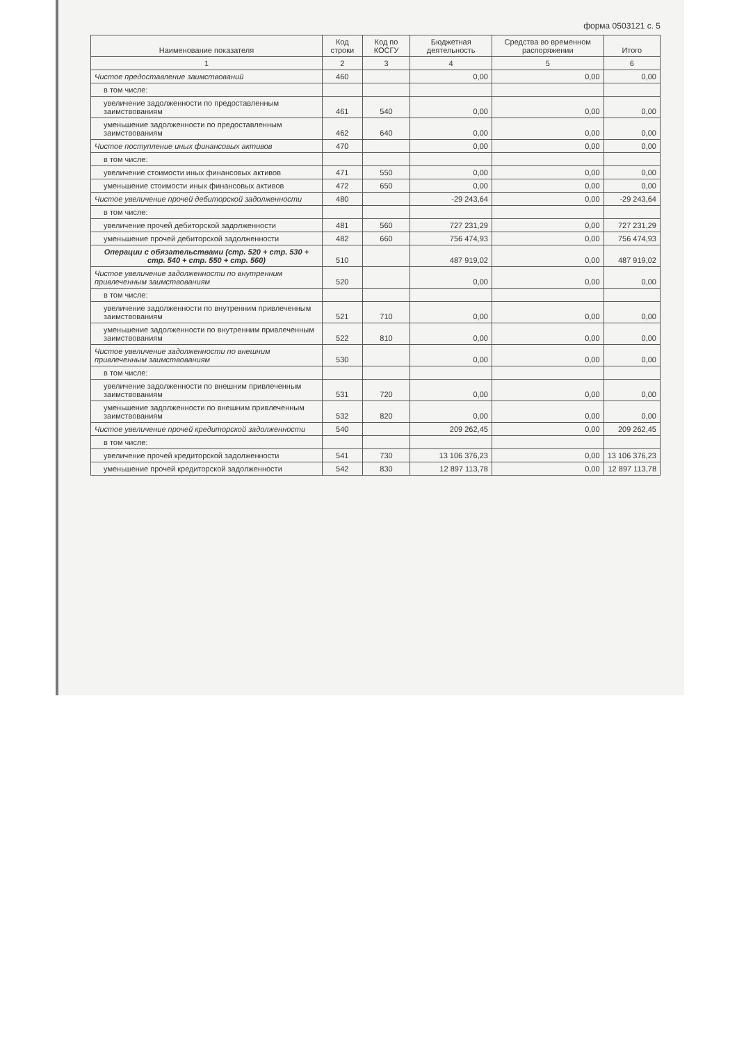форма 0503121 с. 5
| Наименование показателя | Код строки | Код по КОСГУ | Бюджетная деятельность | Средства во временном распоряжении | Итого |
| --- | --- | --- | --- | --- | --- |
| 1 | 2 | 3 | 4 | 5 | 6 |
| Чистое предоставление заимствований | 460 | | 0,00 | 0,00 | 0,00 |
| в том числе: | | | | | |
| увеличение задолженности по предоставленным заимствованиям | 461 | 540 | 0,00 | 0,00 | 0,00 |
| уменьшение задолженности по предоставленным заимствованиям | 462 | 640 | 0,00 | 0,00 | 0,00 |
| Чистое поступление иных финансовых активов | 470 | | 0,00 | 0,00 | 0,00 |
| в том числе: | | | | | |
| увеличение стоимости иных финансовых активов | 471 | 550 | 0,00 | 0,00 | 0,00 |
| уменьшение стоимости иных финансовых активов | 472 | 650 | 0,00 | 0,00 | 0,00 |
| Чистое увеличение прочей дебиторской задолженности | 480 | | -29 243,64 | 0,00 | -29 243,64 |
| в том числе: | | | | | |
| увеличение прочей дебиторской задолженности | 481 | 560 | 727 231,29 | 0,00 | 727 231,29 |
| уменьшение прочей дебиторской задолженности | 482 | 660 | 756 474,93 | 0,00 | 756 474,93 |
| Операции с обязательствами (стр. 520 + стр. 530 + стр. 540 + стр. 550 + стр. 560) | 510 | | 487 919,02 | 0,00 | 487 919,02 |
| Чистое увеличение задолженности по внутренним привлеченным заимствованиям | 520 | | 0,00 | 0,00 | 0,00 |
| в том числе: | | | | | |
| увеличение задолженности по внутренним привлеченным заимствованиям | 521 | 710 | 0,00 | 0,00 | 0,00 |
| уменьшение задолженности по внутренним привлеченным заимствованиям | 522 | 810 | 0,00 | 0,00 | 0,00 |
| Чистое увеличение задолженности по внешним привлеченным заимствованиям | 530 | | 0,00 | 0,00 | 0,00 |
| в том числе: | | | | | |
| увеличение задолженности по внешним привлеченным заимствованиям | 531 | 720 | 0,00 | 0,00 | 0,00 |
| уменьшение задолженности по внешним привлеченным заимствованиям | 532 | 820 | 0,00 | 0,00 | 0,00 |
| Чистое увеличение прочей кредиторской задолженности | 540 | | 209 262,45 | 0,00 | 209 262,45 |
| в том числе: | | | | | |
| увеличение прочей кредиторской задолженности | 541 | 730 | 13 106 376,23 | 0,00 | 13 106 376,23 |
| уменьшение прочей кредиторской задолженности | 542 | 830 | 12 897 113,78 | 0,00 | 12 897 113,78 |